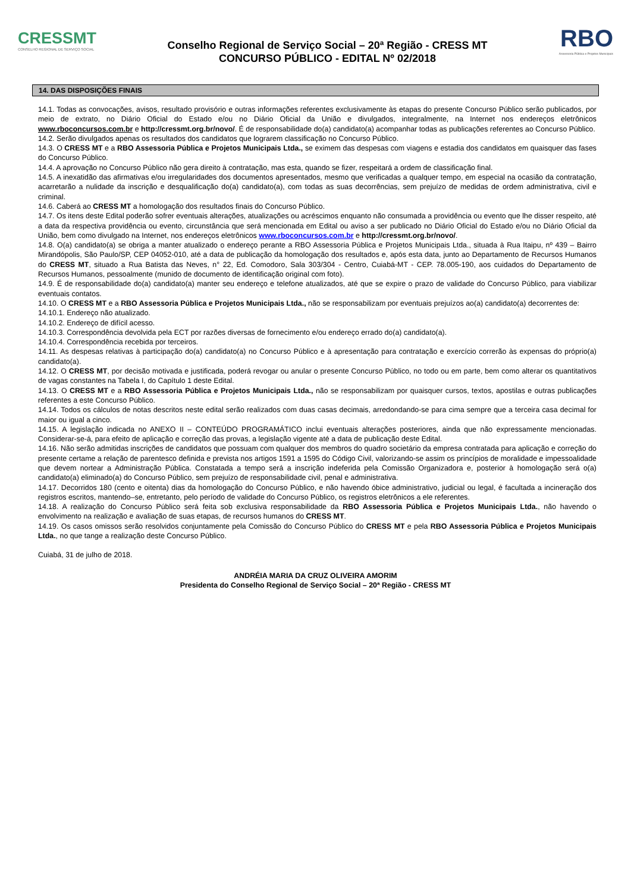CRESSMT
CONSELHO REGIONAL DE SERVIÇO SOCIAL
Conselho Regional de Serviço Social – 20ª Região - CRESS MT
CONCURSO PÚBLICO - EDITAL Nº 02/2018
RBO
Assessoria Pública e Projetos Municipais
14. DAS DISPOSIÇÕES FINAIS
14.1. Todas as convocações, avisos, resultado provisório e outras informações referentes exclusivamente às etapas do presente Concurso Público serão publicados, por meio de extrato, no Diário Oficial do Estado e/ou no Diário Oficial da União e divulgados, integralmente, na Internet nos endereços eletrônicos www.rboconcursos.com.br e http://cressmt.org.br/novo/. É de responsabilidade do(a) candidato(a) acompanhar todas as publicações referentes ao Concurso Público.
14.2. Serão divulgados apenas os resultados dos candidatos que lograrem classificação no Concurso Público.
14.3. O CRESS MT e a RBO Assessoria Pública e Projetos Municipais Ltda., se eximem das despesas com viagens e estadia dos candidatos em quaisquer das fases do Concurso Público.
14.4. A aprovação no Concurso Público não gera direito à contratação, mas esta, quando se fizer, respeitará a ordem de classificação final.
14.5. A inexatidão das afirmativas e/ou irregularidades dos documentos apresentados, mesmo que verificadas a qualquer tempo, em especial na ocasião da contratação, acarretarão a nulidade da inscrição e desqualificação do(a) candidato(a), com todas as suas decorrências, sem prejuízo de medidas de ordem administrativa, civil e criminal.
14.6. Caberá ao CRESS MT a homologação dos resultados finais do Concurso Público.
14.7. Os itens deste Edital poderão sofrer eventuais alterações, atualizações ou acréscimos enquanto não consumada a providência ou evento que lhe disser respeito, até a data da respectiva providência ou evento, circunstância que será mencionada em Edital ou aviso a ser publicado no Diário Oficial do Estado e/ou no Diário Oficial da União, bem como divulgado na Internet, nos endereços eletrônicos www.rboconcursos.com.br e http://cressmt.org.br/novo/.
14.8. O(a) candidato(a) se obriga a manter atualizado o endereço perante a RBO Assessoria Pública e Projetos Municipais Ltda., situada à Rua Itaipu, nº 439 – Bairro Mirandópolis, São Paulo/SP, CEP 04052-010, até a data de publicação da homologação dos resultados e, após esta data, junto ao Departamento de Recursos Humanos do CRESS MT, situado a Rua Batista das Neves, n° 22, Ed. Comodoro, Sala 303/304 - Centro, Cuiabá-MT - CEP. 78.005-190, aos cuidados do Departamento de Recursos Humanos, pessoalmente (munido de documento de identificação original com foto).
14.9. É de responsabilidade do(a) candidato(a) manter seu endereço e telefone atualizados, até que se expire o prazo de validade do Concurso Público, para viabilizar eventuais contatos.
14.10. O CRESS MT e a RBO Assessoria Pública e Projetos Municipais Ltda., não se responsabilizam por eventuais prejuízos ao(a) candidato(a) decorrentes de:
14.10.1. Endereço não atualizado.
14.10.2. Endereço de difícil acesso.
14.10.3. Correspondência devolvida pela ECT por razões diversas de fornecimento e/ou endereço errado do(a) candidato(a).
14.10.4. Correspondência recebida por terceiros.
14.11. As despesas relativas à participação do(a) candidato(a) no Concurso Público e à apresentação para contratação e exercício correrão às expensas do próprio(a) candidato(a).
14.12. O CRESS MT, por decisão motivada e justificada, poderá revogar ou anular o presente Concurso Público, no todo ou em parte, bem como alterar os quantitativos de vagas constantes na Tabela I, do Capítulo 1 deste Edital.
14.13. O CRESS MT e a RBO Assessoria Pública e Projetos Municipais Ltda., não se responsabilizam por quaisquer cursos, textos, apostilas e outras publicações referentes a este Concurso Público.
14.14. Todos os cálculos de notas descritos neste edital serão realizados com duas casas decimais, arredondando-se para cima sempre que a terceira casa decimal for maior ou igual a cinco.
14.15. A legislação indicada no ANEXO II – CONTEÚDO PROGRAMÁTICO inclui eventuais alterações posteriores, ainda que não expressamente mencionadas. Considerar-se-á, para efeito de aplicação e correção das provas, a legislação vigente até a data de publicação deste Edital.
14.16. Não serão admitidas inscrições de candidatos que possuam com qualquer dos membros do quadro societário da empresa contratada para aplicação e correção do presente certame a relação de parentesco definida e prevista nos artigos 1591 a 1595 do Código Civil, valorizando-se assim os princípios de moralidade e impessoalidade que devem nortear a Administração Pública. Constatada a tempo será a inscrição indeferida pela Comissão Organizadora e, posterior à homologação será o(a) candidato(a) eliminado(a) do Concurso Público, sem prejuízo de responsabilidade civil, penal e administrativa.
14.17. Decorridos 180 (cento e oitenta) dias da homologação do Concurso Público, e não havendo óbice administrativo, judicial ou legal, é facultada a incineração dos registros escritos, mantendo–se, entretanto, pelo período de validade do Concurso Público, os registros eletrônicos a ele referentes.
14.18. A realização do Concurso Público será feita sob exclusiva responsabilidade da RBO Assessoria Pública e Projetos Municipais Ltda., não havendo o envolvimento na realização e avaliação de suas etapas, de recursos humanos do CRESS MT.
14.19. Os casos omissos serão resolvidos conjuntamente pela Comissão do Concurso Público do CRESS MT e pela RBO Assessoria Pública e Projetos Municipais Ltda., no que tange a realização deste Concurso Público.
Cuiabá, 31 de julho de 2018.
ANDRÉIA MARIA DA CRUZ OLIVEIRA AMORIM
Presidenta do Conselho Regional de Serviço Social – 20ª Região - CRESS MT